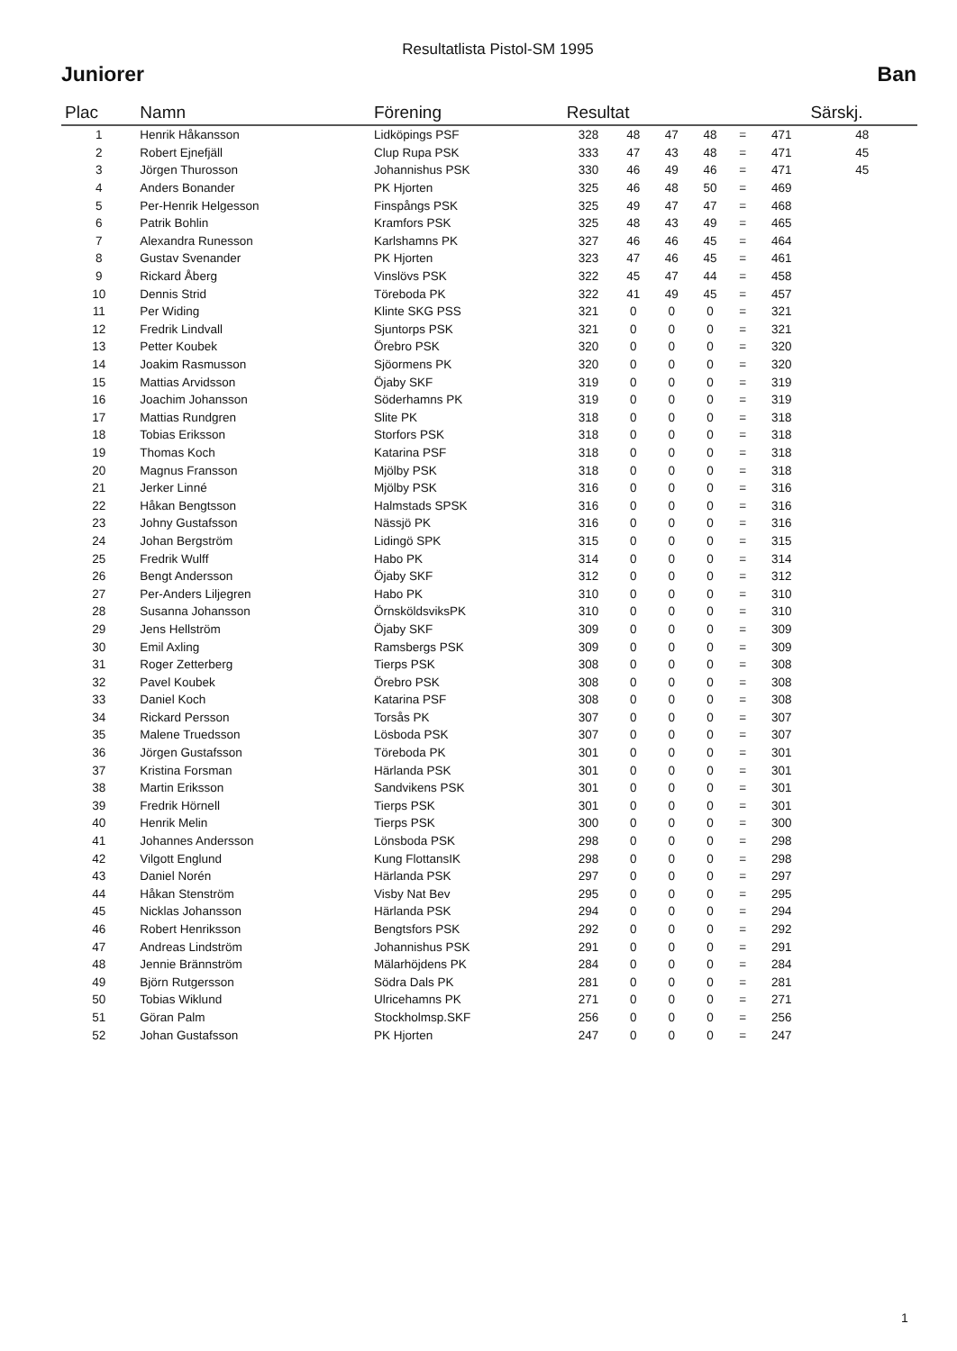Resultatlista Pistol-SM 1995
Juniorer Ban
| Plac | Namn | Förening | Resultat | | | | | | Särskj. |
| --- | --- | --- | --- | --- | --- | --- | --- | --- | --- |
| 1 | Henrik Håkansson | Lidköpings PSF | 328 | 48 | 47 | 48 | = | 471 | 48 |
| 2 | Robert Ejnefjäll | Clup Rupa PSK | 333 | 47 | 43 | 48 | = | 471 | 45 |
| 3 | Jörgen Thurosson | Johannishus PSK | 330 | 46 | 49 | 46 | = | 471 | 45 |
| 4 | Anders Bonander | PK Hjorten | 325 | 46 | 48 | 50 | = | 469 | |
| 5 | Per-Henrik Helgesson | Finspångs PSK | 325 | 49 | 47 | 47 | = | 468 | |
| 6 | Patrik Bohlin | Kramfors PSK | 325 | 48 | 43 | 49 | = | 465 | |
| 7 | Alexandra Runesson | Karlshamns PK | 327 | 46 | 46 | 45 | = | 464 | |
| 8 | Gustav Svenander | PK Hjorten | 323 | 47 | 46 | 45 | = | 461 | |
| 9 | Rickard Åberg | Vinslövs PSK | 322 | 45 | 47 | 44 | = | 458 | |
| 10 | Dennis Strid | Töreboda PK | 322 | 41 | 49 | 45 | = | 457 | |
| 11 | Per Widing | Klinte SKG PSS | 321 | 0 | 0 | 0 | = | 321 | |
| 12 | Fredrik Lindvall | Sjuntorps PSK | 321 | 0 | 0 | 0 | = | 321 | |
| 13 | Petter Koubek | Örebro PSK | 320 | 0 | 0 | 0 | = | 320 | |
| 14 | Joakim Rasmusson | Sjöormens PK | 320 | 0 | 0 | 0 | = | 320 | |
| 15 | Mattias Arvidsson | Öjaby SKF | 319 | 0 | 0 | 0 | = | 319 | |
| 16 | Joachim Johansson | Söderhamns PK | 319 | 0 | 0 | 0 | = | 319 | |
| 17 | Mattias Rundgren | Slite PK | 318 | 0 | 0 | 0 | = | 318 | |
| 18 | Tobias Eriksson | Storfors PSK | 318 | 0 | 0 | 0 | = | 318 | |
| 19 | Thomas Koch | Katarina PSF | 318 | 0 | 0 | 0 | = | 318 | |
| 20 | Magnus Fransson | Mjölby PSK | 318 | 0 | 0 | 0 | = | 318 | |
| 21 | Jerker Linné | Mjölby PSK | 316 | 0 | 0 | 0 | = | 316 | |
| 22 | Håkan Bengtsson | Halmstads SPSK | 316 | 0 | 0 | 0 | = | 316 | |
| 23 | Johny Gustafsson | Nässjö PK | 316 | 0 | 0 | 0 | = | 316 | |
| 24 | Johan Bergström | Lidingö SPK | 315 | 0 | 0 | 0 | = | 315 | |
| 25 | Fredrik Wulff | Habo PK | 314 | 0 | 0 | 0 | = | 314 | |
| 26 | Bengt Andersson | Öjaby SKF | 312 | 0 | 0 | 0 | = | 312 | |
| 27 | Per-Anders Liljegren | Habo PK | 310 | 0 | 0 | 0 | = | 310 | |
| 28 | Susanna Johansson | ÖrnsköldsviksPK | 310 | 0 | 0 | 0 | = | 310 | |
| 29 | Jens Hellström | Öjaby SKF | 309 | 0 | 0 | 0 | = | 309 | |
| 30 | Emil Axling | Ramsbergs PSK | 309 | 0 | 0 | 0 | = | 309 | |
| 31 | Roger Zetterberg | Tierps PSK | 308 | 0 | 0 | 0 | = | 308 | |
| 32 | Pavel Koubek | Örebro PSK | 308 | 0 | 0 | 0 | = | 308 | |
| 33 | Daniel Koch | Katarina PSF | 308 | 0 | 0 | 0 | = | 308 | |
| 34 | Rickard Persson | Torsås PK | 307 | 0 | 0 | 0 | = | 307 | |
| 35 | Malene Truedsson | Lösboda PSK | 307 | 0 | 0 | 0 | = | 307 | |
| 36 | Jörgen Gustafsson | Töreboda PK | 301 | 0 | 0 | 0 | = | 301 | |
| 37 | Kristina Forsman | Härlanda PSK | 301 | 0 | 0 | 0 | = | 301 | |
| 38 | Martin Eriksson | Sandvikens PSK | 301 | 0 | 0 | 0 | = | 301 | |
| 39 | Fredrik Hörnell | Tierps PSK | 301 | 0 | 0 | 0 | = | 301 | |
| 40 | Henrik Melin | Tierps PSK | 300 | 0 | 0 | 0 | = | 300 | |
| 41 | Johannes Andersson | Lönsboda PSK | 298 | 0 | 0 | 0 | = | 298 | |
| 42 | Vilgott Englund | Kung FlottansIK | 298 | 0 | 0 | 0 | = | 298 | |
| 43 | Daniel Norén | Härlanda PSK | 297 | 0 | 0 | 0 | = | 297 | |
| 44 | Håkan Stenström | Visby Nat Bev | 295 | 0 | 0 | 0 | = | 295 | |
| 45 | Nicklas Johansson | Härlanda PSK | 294 | 0 | 0 | 0 | = | 294 | |
| 46 | Robert Henriksson | Bengtsfors PSK | 292 | 0 | 0 | 0 | = | 292 | |
| 47 | Andreas Lindström | Johannishus PSK | 291 | 0 | 0 | 0 | = | 291 | |
| 48 | Jennie Brännström | Mälarhöjdens PK | 284 | 0 | 0 | 0 | = | 284 | |
| 49 | Björn Rutgersson | Södra Dals PK | 281 | 0 | 0 | 0 | = | 281 | |
| 50 | Tobias Wiklund | Ulricehamns PK | 271 | 0 | 0 | 0 | = | 271 | |
| 51 | Göran Palm | Stockholmsp.SKF | 256 | 0 | 0 | 0 | = | 256 | |
| 52 | Johan Gustafsson | PK Hjorten | 247 | 0 | 0 | 0 | = | 247 | |
1